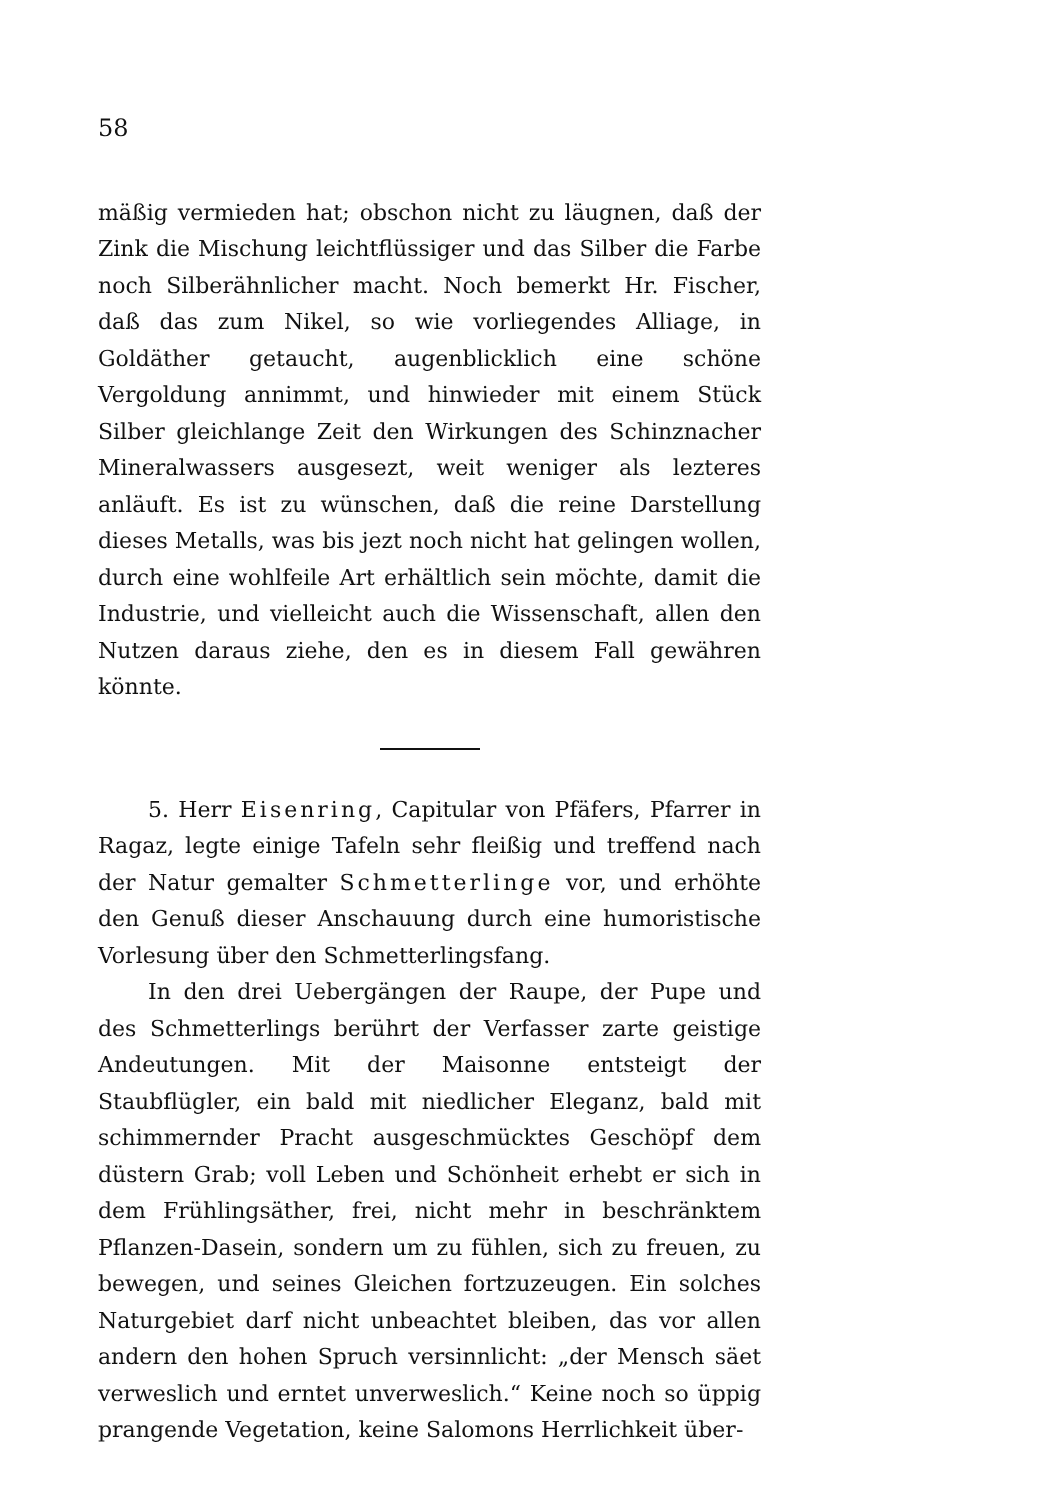58
mäßig vermieden hat; obschon nicht zu läugnen, daß der Zink die Mischung leichtflüssiger und das Silber die Farbe noch Silberähnlicher macht. Noch bemerkt Hr. Fischer, daß das zum Nikel, so wie vorliegendes Alliage, in Goldäther getaucht, augenblicklich eine schöne Vergoldung annimmt, und hinwieder mit einem Stück Silber gleichlange Zeit den Wirkungen des Schinznacher Mineralwassers ausgesezt, weit weniger als lezteres anläuft. Es ist zu wünschen, daß die reine Darstellung dieses Metalls, was bis jezt noch nicht hat gelingen wollen, durch eine wohlfeile Art erhältlich sein möchte, damit die Industrie, und vielleicht auch die Wissenschaft, allen den Nutzen daraus ziehe, den es in diesem Fall gewähren könnte.
5. Herr Eisenring, Capitular von Pfäfers, Pfarrer in Ragaz, legte einige Tafeln sehr fleißig und treffend nach der Natur gemalter Schmetterlinge vor, und erhöhte den Genuß dieser Anschauung durch eine humoristische Vorlesung über den Schmetterlingsfang.
In den drei Uebergängen der Raupe, der Pupe und des Schmetterlings berührt der Verfasser zarte geistige Andeutungen. Mit der Maisonne entsteigt der Staubflügler, ein bald mit niedlicher Eleganz, bald mit schimmernder Pracht ausgeschmücktes Geschöpf dem düstern Grab; voll Leben und Schönheit erhebt er sich in dem Frühlingsäther, frei, nicht mehr in beschränktem Pflanzen-Dasein, sondern um zu fühlen, sich zu freuen, zu bewegen, und seines Gleichen fortzuzeugen. Ein solches Naturgebiet darf nicht unbeachtet bleiben, das vor allen andern den hohen Spruch versinnlicht: „der Mensch säet verweslich und erntet unverweslich.“ Keine noch so üppig prangende Vegetation, keine Salomons Herrlichkeit über-